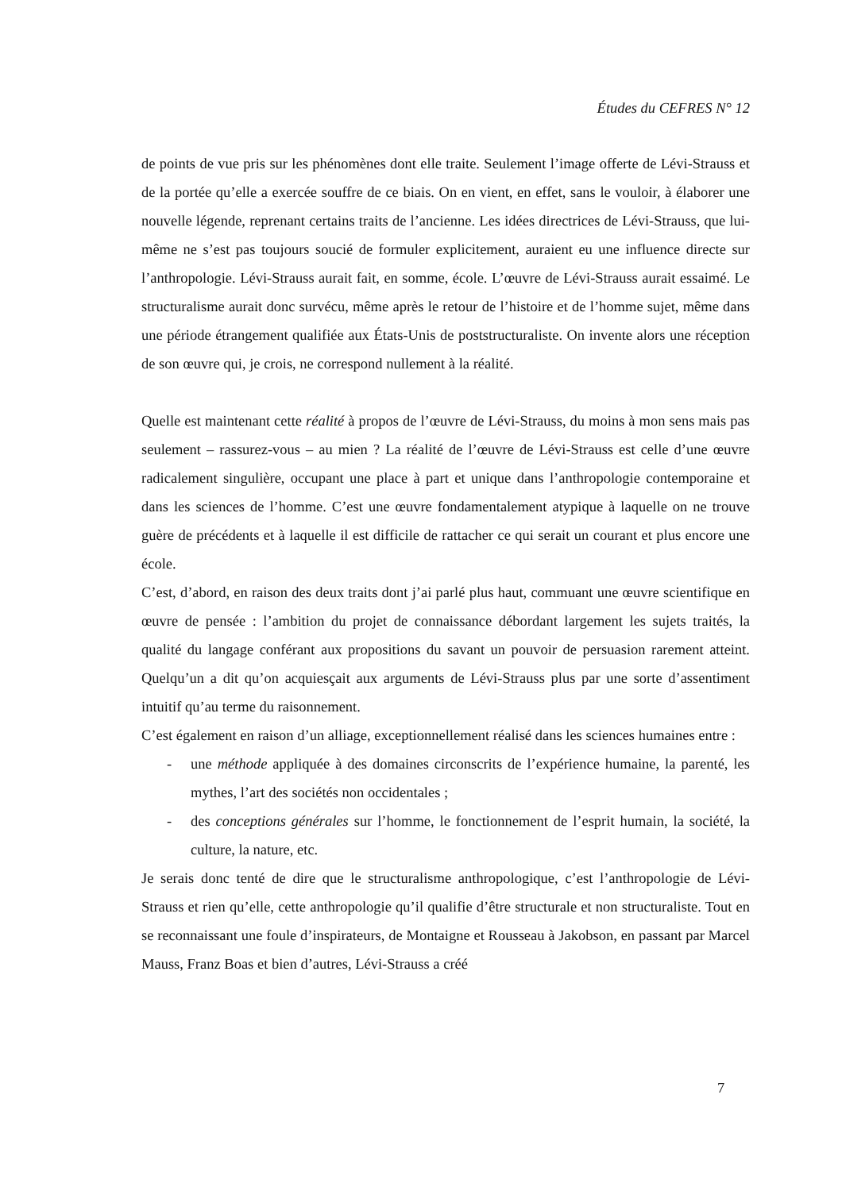Études du CEFRES N° 12
de points de vue pris sur les phénomènes dont elle traite. Seulement l’image offerte de Lévi-Strauss et de la portée qu’elle a exercée souffre de ce biais. On en vient, en effet, sans le vouloir, à élaborer une nouvelle légende, reprenant certains traits de l’ancienne. Les idées directrices de Lévi-Strauss, que lui-même ne s’est pas toujours soucié de formuler explicitement, auraient eu une influence directe sur l’anthropologie. Lévi-Strauss aurait fait, en somme, école. L’œuvre de Lévi-Strauss aurait essaimé. Le structuralisme aurait donc survécu, même après le retour de l’histoire et de l’homme sujet, même dans une période étrangement qualifiée aux États-Unis de poststructuraliste. On invente alors une réception de son œuvre qui, je crois, ne correspond nullement à la réalité.
Quelle est maintenant cette réalité à propos de l’œuvre de Lévi-Strauss, du moins à mon sens mais pas seulement – rassurez-vous – au mien ? La réalité de l’œuvre de Lévi-Strauss est celle d’une œuvre radicalement singulière, occupant une place à part et unique dans l’anthropologie contemporaine et dans les sciences de l’homme. C’est une œuvre fondamentalement atypique à laquelle on ne trouve guère de précédents et à laquelle il est difficile de rattacher ce qui serait un courant et plus encore une école.
C’est, d’abord, en raison des deux traits dont j’ai parlé plus haut, commuant une œuvre scientifique en œuvre de pensée : l’ambition du projet de connaissance débordant largement les sujets traités, la qualité du langage conférant aux propositions du savant un pouvoir de persuasion rarement atteint. Quelqu’un a dit qu’on acquiesçait aux arguments de Lévi-Strauss plus par une sorte d’assentiment intuitif qu’au terme du raisonnement.
C’est également en raison d’un alliage, exceptionnellement réalisé dans les sciences humaines entre :
- une méthode appliquée à des domaines circonscrits de l’expérience humaine, la parenté, les mythes, l’art des sociétés non occidentales ;
- des conceptions générales sur l’homme, le fonctionnement de l’esprit humain, la société, la culture, la nature, etc.
Je serais donc tenté de dire que le structuralisme anthropologique, c’est l’anthropologie de Lévi-Strauss et rien qu’elle, cette anthropologie qu’il qualifie d’être structurale et non structuraliste. Tout en se reconnaissant une foule d’inspirateurs, de Montaigne et Rousseau à Jakobson, en passant par Marcel Mauss, Franz Boas et bien d’autres, Lévi-Strauss a créé
7